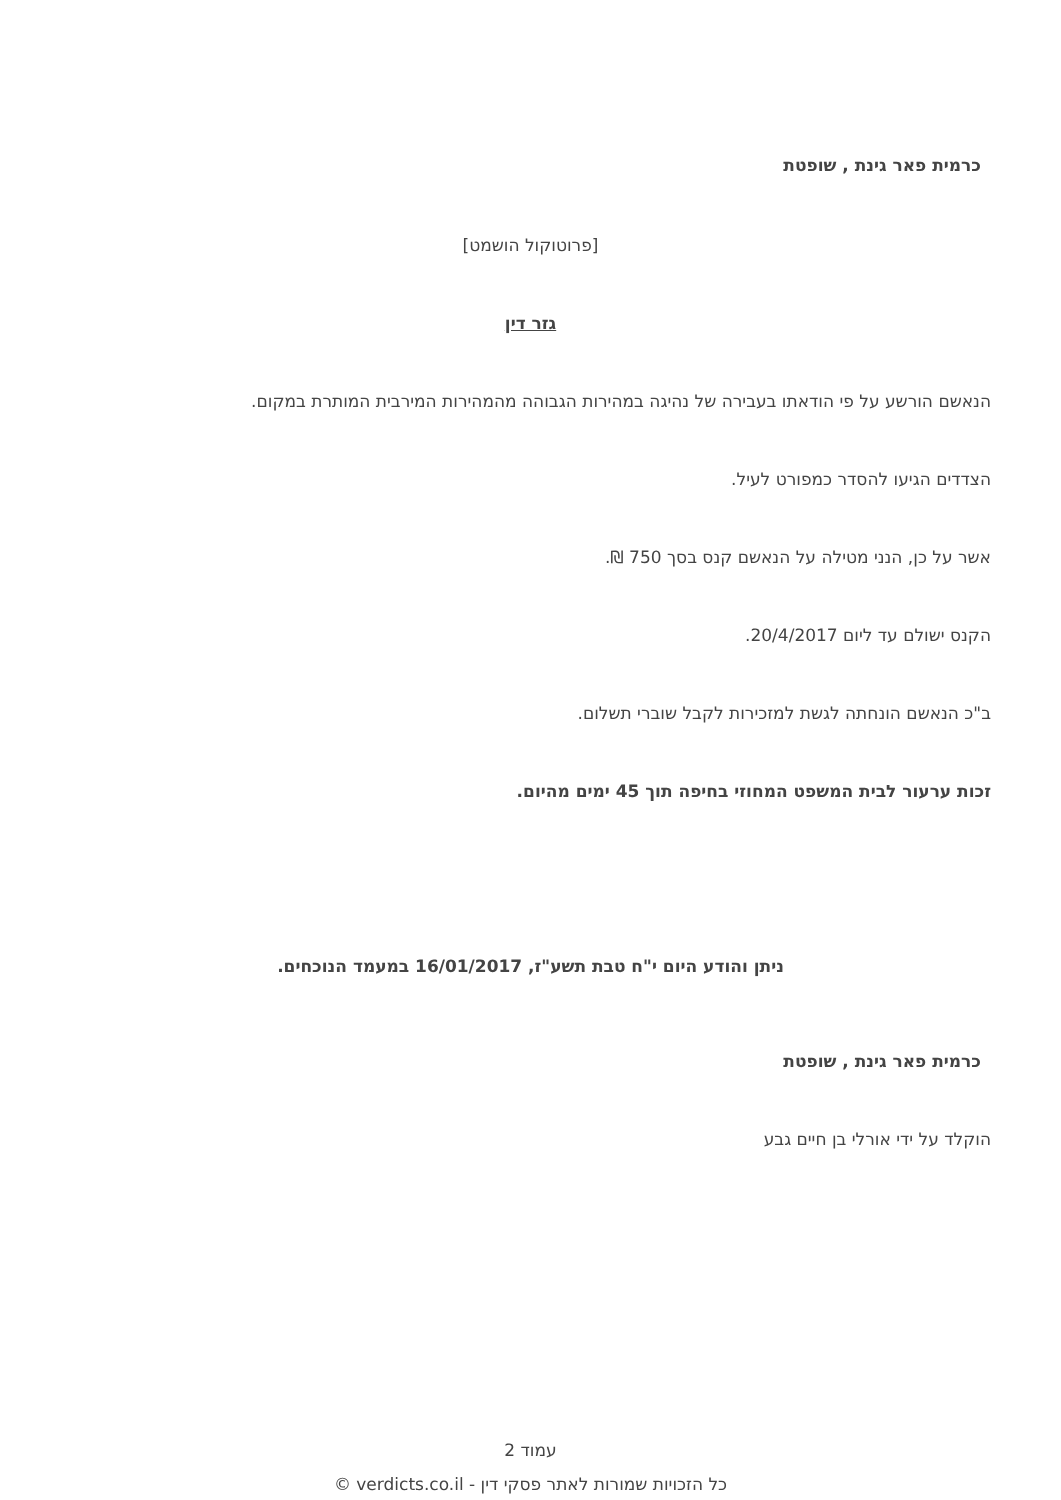כרמית פאר גינת , שופטת
[פרוטוקול הושמט]
גזר דין
הנאשם הורשע על פי הודאתו בעבירה של נהיגה במהירות הגבוהה מהמהירות המירבית המותרת במקום.
הצדדים הגיעו להסדר כמפורט לעיל.
אשר על כן, הנני מטילה על הנאשם קנס בסך 750 ₪.
הקנס ישולם עד ליום 20/4/2017.
ב"כ הנאשם הונחתה לגשת למזכירות לקבל שוברי תשלום.
זכות ערעור לבית המשפט המחוזי בחיפה תוך 45 ימים מהיום.
ניתן והודע היום י"ח טבת תשע"ז, 16/01/2017 במעמד הנוכחים.
כרמית פאר גינת , שופטת
הוקלד על ידי אורלי בן חיים גבע
עמוד 2
כל הזכויות שמורות לאתר פסקי דין - verdicts.co.il ©